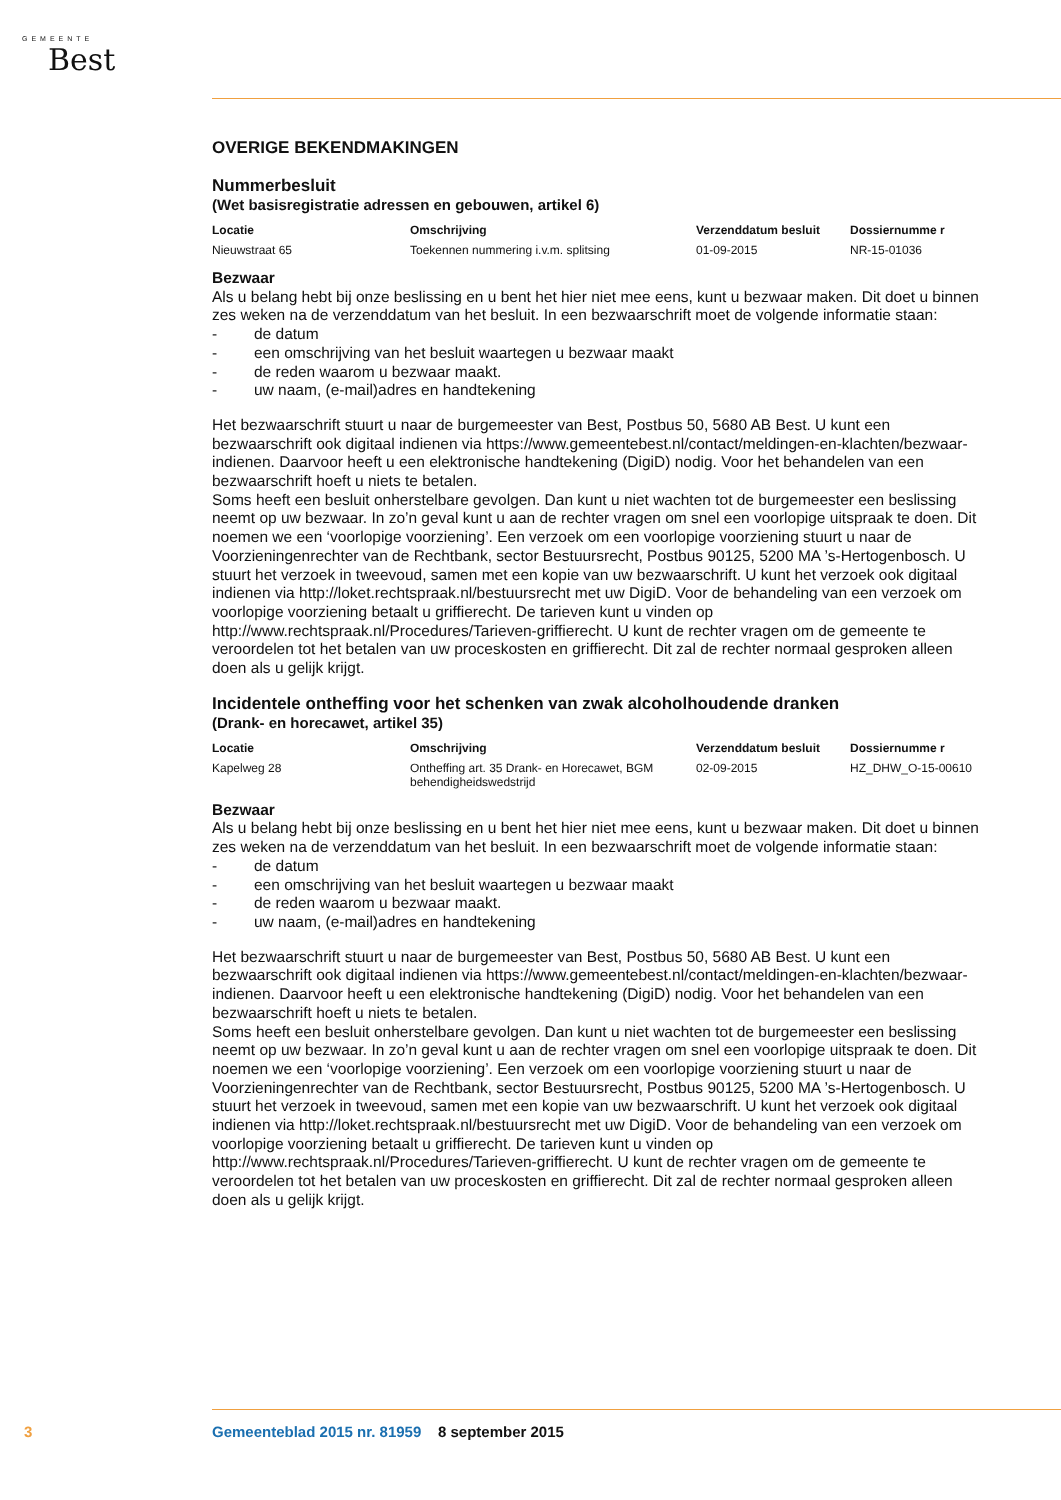GEMEENTE
Best
OVERIGE BEKENDMAKINGEN
Nummerbesluit
(Wet basisregistratie adressen en gebouwen, artikel 6)
| Locatie | Omschrijving | Verzenddatum besluit | Dossiernumme r |
| --- | --- | --- | --- |
| Nieuwstraat 65 | Toekennen nummering i.v.m. splitsing | 01-09-2015 | NR-15-01036 |
Bezwaar
Als u belang hebt bij onze beslissing en u bent het hier niet mee eens, kunt u bezwaar maken. Dit doet u binnen zes weken na de verzenddatum van het besluit. In een bezwaarschrift moet de volgende informatie staan:
- de datum
- een omschrijving van het besluit waartegen u bezwaar maakt
- de reden waarom u bezwaar maakt.
- uw naam, (e-mail)adres en handtekening
Het bezwaarschrift stuurt u naar de burgemeester van Best, Postbus 50, 5680 AB Best. U kunt een bezwaarschrift ook digitaal indienen via https://www.gemeentebest.nl/contact/meldingen-en-klachten/bezwaar-indienen. Daarvoor heeft u een elektronische handtekening (DigiD) nodig. Voor het behandelen van een bezwaarschrift hoeft u niets te betalen.
Soms heeft een besluit onherstelbare gevolgen. Dan kunt u niet wachten tot de burgemeester een beslissing neemt op uw bezwaar. In zo’n geval kunt u aan de rechter vragen om snel een voorlopige uitspraak te doen. Dit noemen we een ‘voorlopige voorziening’. Een verzoek om een voorlopige voorziening stuurt u naar de Voorzieningenrechter van de Rechtbank, sector Bestuursrecht, Postbus 90125, 5200 MA ’s-Hertogenbosch. U stuurt het verzoek in tweevoud, samen met een kopie van uw bezwaarschrift. U kunt het verzoek ook digitaal indienen via http://loket.rechtspraak.nl/bestuursrecht met uw DigiD. Voor de behandeling van een verzoek om voorlopige voorziening betaalt u griffierecht. De tarieven kunt u vinden op http://www.rechtspraak.nl/Procedures/Tarieven-griffierecht. U kunt de rechter vragen om de gemeente te veroordelen tot het betalen van uw proceskosten en griffierecht. Dit zal de rechter normaal gesproken alleen doen als u gelijk krijgt.
Incidentele ontheffing voor het schenken van zwak alcoholhoudende dranken
(Drank- en horecawet, artikel 35)
| Locatie | Omschrijving | Verzenddatum besluit | Dossiernumme r |
| --- | --- | --- | --- |
| Kapelweg 28 | Ontheffing art. 35 Drank- en Horecawet, BGM behendigheidswedstrijd | 02-09-2015 | HZ_DHW_O-15-00610 |
Bezwaar
Als u belang hebt bij onze beslissing en u bent het hier niet mee eens, kunt u bezwaar maken. Dit doet u binnen zes weken na de verzenddatum van het besluit. In een bezwaarschrift moet de volgende informatie staan:
- de datum
- een omschrijving van het besluit waartegen u bezwaar maakt
- de reden waarom u bezwaar maakt.
- uw naam, (e-mail)adres en handtekening
Het bezwaarschrift stuurt u naar de burgemeester van Best, Postbus 50, 5680 AB Best. U kunt een bezwaarschrift ook digitaal indienen via https://www.gemeentebest.nl/contact/meldingen-en-klachten/bezwaar-indienen. Daarvoor heeft u een elektronische handtekening (DigiD) nodig. Voor het behandelen van een bezwaarschrift hoeft u niets te betalen.
Soms heeft een besluit onherstelbare gevolgen. Dan kunt u niet wachten tot de burgemeester een beslissing neemt op uw bezwaar. In zo’n geval kunt u aan de rechter vragen om snel een voorlopige uitspraak te doen. Dit noemen we een ‘voorlopige voorziening’. Een verzoek om een voorlopige voorziening stuurt u naar de Voorzieningenrechter van de Rechtbank, sector Bestuursrecht, Postbus 90125, 5200 MA ’s-Hertogenbosch. U stuurt het verzoek in tweevoud, samen met een kopie van uw bezwaarschrift. U kunt het verzoek ook digitaal indienen via http://loket.rechtspraak.nl/bestuursrecht met uw DigiD. Voor de behandeling van een verzoek om voorlopige voorziening betaalt u griffierecht. De tarieven kunt u vinden op http://www.rechtspraak.nl/Procedures/Tarieven-griffierecht. U kunt de rechter vragen om de gemeente te veroordelen tot het betalen van uw proceskosten en griffierecht. Dit zal de rechter normaal gesproken alleen doen als u gelijk krijgt.
3 Gemeenteblad 2015 nr. 81959 8 september 2015